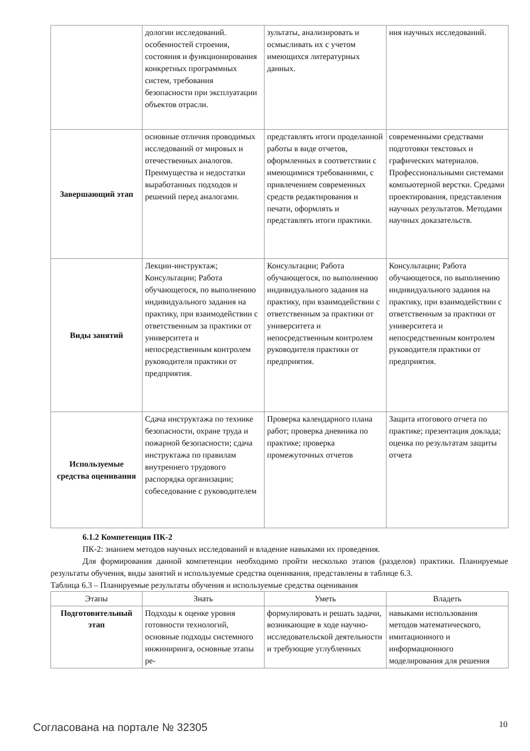| | дологии исследований. особенностей строения, состояния и функционирования конкретных программных систем, требования безопасности при эксплуатации объектов отрасли. | зультаты, анализировать и осмысливать их с учетом имеющихся литературных данных. | ния научных исследований. |
| Завершающий этап | основные отличия проводимых исследований от мировых и отечественных аналогов. Преимущества и недостатки выработанных подходов и решений перед аналогами. | представлять итоги проделанной работы в виде отчетов, оформленных в соответствии с имеющимися требованиями, с привлечением современных средств редактирования и печати, оформлять и представлять итоги практики. | современными средствами подготовки текстовых и графических материалов. Профессиональными системами компьютерной верстки. Средами проектирования, представления научных результатов. Методами научных доказательств. |
| Виды занятий | Лекции-инструктаж; Консультации; Работа обучающегося, по выполнению индивидуального задания на практику, при взаимодействии с ответственным за практики от университета и непосредственным контролем руководителя практики от предприятия. | Консультации; Работа обучающегося, по выполнению индивидуального задания на практику, при взаимодействии с ответственным за практики от университета и непосредственным контролем руководителя практики от предприятия. | Консультации; Работа обучающегося, по выполнению индивидуального задания на практику, при взаимодействии с ответственным за практики от университета и непосредственным контролем руководителя практики от предприятия. |
| Используемые средства оценивания | Сдача инструктажа по технике безопасности, охране труда и пожарной безопасности; сдача инструктажа по правилам внутреннего трудового распорядка организации; собеседование с руководителем | Проверка календарного плана работ; проверка дневника по практике; проверка промежуточных отчетов | Защита итогового отчета по практике; презентация доклада; оценка по результатам защиты отчета |
6.1.2 Компетенция ПК-2
ПК-2: знанием методов научных исследований и владение навыками их проведения.
Для формирования данной компетенции необходимо пройти несколько этапов (разделов) практики. Планируемые результаты обучения, виды занятий и используемые средства оценивания, представлены в таблице 6.3.
Таблица 6.3 – Планируемые результаты обучения и используемые средства оценивания
| Этапы | Знать | Уметь | Владеть |
| --- | --- | --- | --- |
| Подготовительный этап | Подходы к оценке уровня готовности технологий, основные подходы системного инжиниринга, основные этапы ре- | формулировать и решать задачи, возникающие в ходе научно-исследовательской деятельности и требующие углубленных | навыками использования методов математического, имитационного и информационного моделирования для решения |
Согласована на портале № 32305 10